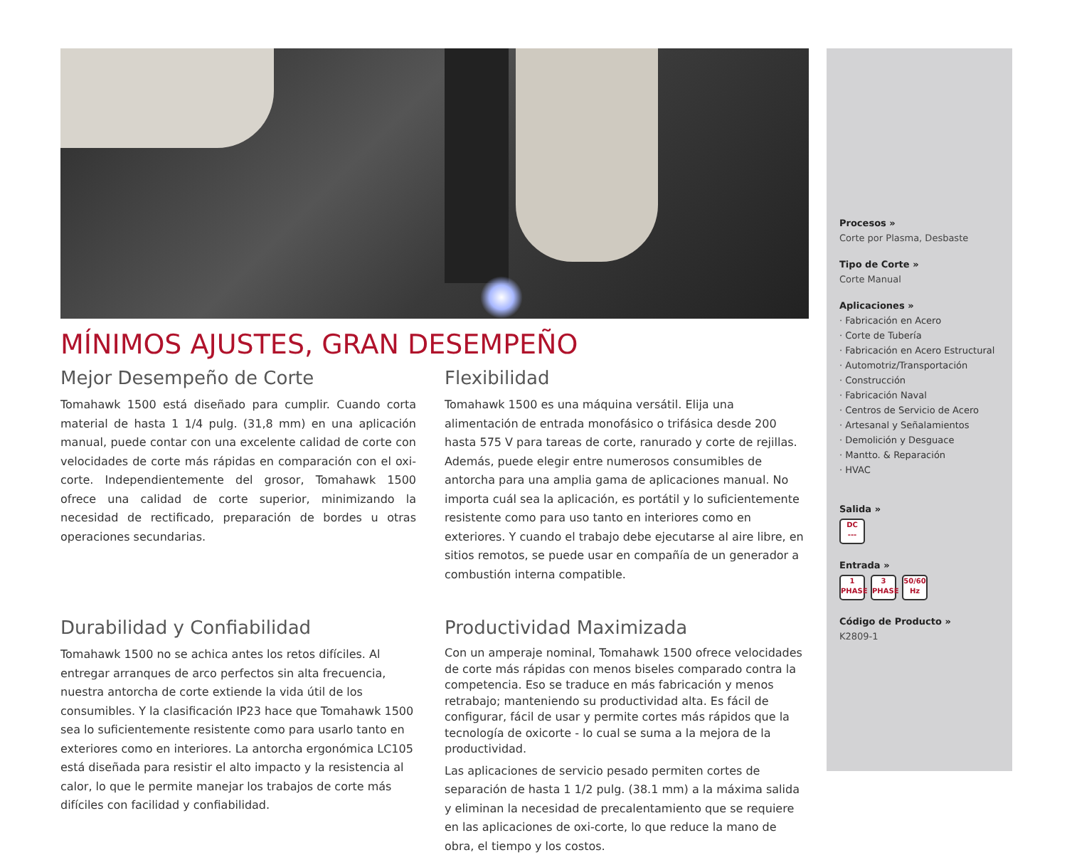MÍNIMOS AJUSTES, GRAN DESEMPEÑO
Mejor Desempeño de Corte
Tomahawk 1500 está diseñado para cumplir. Cuando corta material de hasta 1 1/4 pulg. (31,8 mm) en una aplicación manual, puede contar con una excelente calidad de corte con velocidades de corte más rápidas en comparación con el oxi-corte. Independientemente del grosor, Tomahawk 1500 ofrece una calidad de corte superior, minimizando la necesidad de rectificado, preparación de bordes u otras operaciones secundarias.
Flexibilidad
Tomahawk 1500 es una máquina versátil. Elija una alimentación de entrada monofásico o trifásica desde 200 hasta 575 V para tareas de corte, ranurado y corte de rejillas. Además, puede elegir entre numerosos consumibles de antorcha para una amplia gama de aplicaciones manual. No importa cuál sea la aplicación, es portátil y lo suficientemente resistente como para uso tanto en interiores como en exteriores. Y cuando el trabajo debe ejecutarse al aire libre, en sitios remotos, se puede usar en compañía de un generador a combustión interna compatible.
Durabilidad y Confiabilidad
Tomahawk 1500 no se achica antes los retos difíciles. Al entregar arranques de arco perfectos sin alta frecuencia, nuestra antorcha de corte extiende la vida útil de los consumibles. Y la clasificación IP23 hace que Tomahawk 1500 sea lo suficientemente resistente como para usarlo tanto en exteriores como en interiores. La antorcha ergonómica LC105 está diseñada para resistir el alto impacto y la resistencia al calor, lo que le permite manejar los trabajos de corte más difíciles con facilidad y confiabilidad.
Productividad Maximizada
Con un amperaje nominal, Tomahawk 1500 ofrece velocidades de corte más rápidas con menos biseles comparado contra la competencia. Eso se traduce en más fabricación y menos retrabajo; manteniendo su productividad alta. Es fácil de configurar, fácil de usar y permite cortes más rápidos que la tecnología de oxicorte - lo cual se suma a la mejora de la productividad.
Las aplicaciones de servicio pesado permiten cortes de separación de hasta 1 1/2 pulg. (38.1 mm) a la máxima salida y eliminan la necesidad de precalentamiento que se requiere en las aplicaciones de oxi-corte, lo que reduce la mano de obra, el tiempo y los costos.
Procesos »
Corte por Plasma, Desbaste
Tipo de Corte »
Corte Manual
Aplicaciones »
· Fabricación en Acero
· Corte de Tubería
· Fabricación en Acero Estructural
· Automotriz/Transportación
· Construcción
· Fabricación Naval
· Centros de Servicio de Acero
· Artesanal y Señalamientos
· Demolición y Desguace
· Mantto. & Reparación
· HVAC
Salida »
DC
---
Entrada »
1
PHASE 3
PHASE 50/60
Hz
Código de Producto »
K2809-1